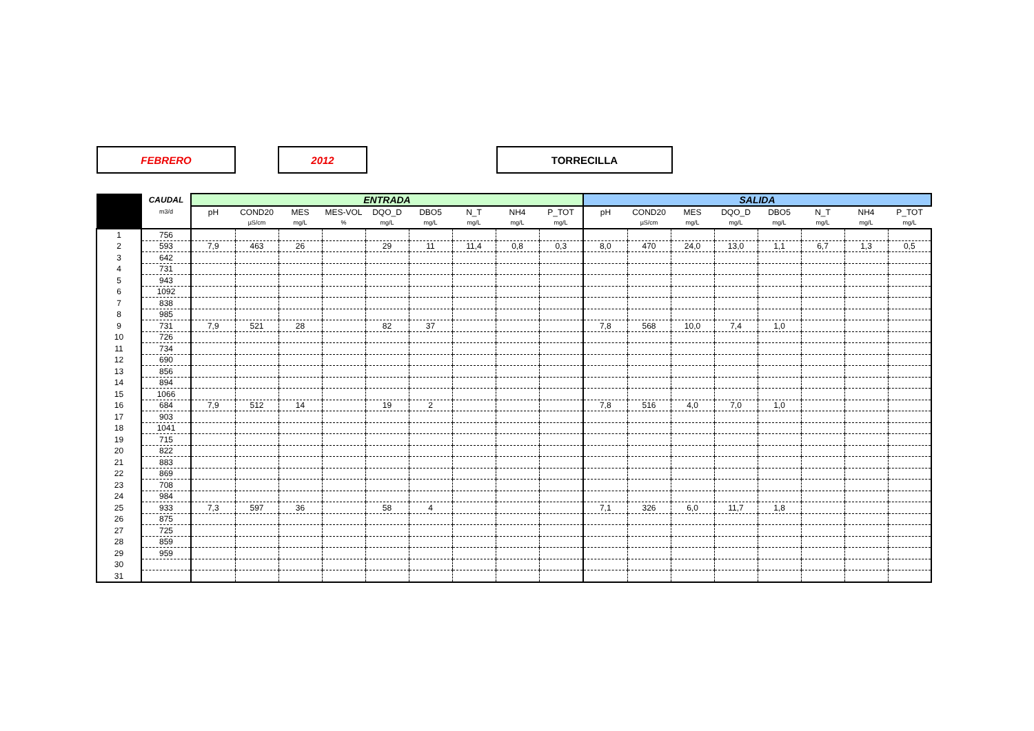FEBRERO 2012 TORRECILLA
| | CAUDAL | ENTRADA | | | | | | | | | SALIDA | | | | | | | |
| --- | --- | --- | --- | --- | --- | --- | --- | --- | --- | --- | --- | --- | --- | --- | --- | --- | --- | --- |
| | m3/d | pH | COND20 | MES | MES-VOL | DQO_D | DBO5 | N_T | NH4 | P_TOT | pH | COND20 | MES | DQO_D | DBO5 | N_T | NH4 | P_TOT |
| | | | µS/cm | mg/L | % | mg/L | mg/L | mg/L | mg/L | mg/L | | µS/cm | mg/L | mg/L | mg/L | mg/L | mg/L | mg/L |
| 1 | 756 | | | | | | | | | | | | | | | | | |
| 2 | 593 | 7,9 | 463 | 26 | | 29 | 11 | 11,4 | 0,8 | 0,3 | 8,0 | 470 | 24,0 | 13,0 | 1,1 | 6,7 | 1,3 | 0,5 |
| 3 | 642 | | | | | | | | | | | | | | | | | |
| 4 | 731 | | | | | | | | | | | | | | | | | |
| 5 | 943 | | | | | | | | | | | | | | | | | |
| 6 | 1092 | | | | | | | | | | | | | | | | | |
| 7 | 838 | | | | | | | | | | | | | | | | | |
| 8 | 985 | | | | | | | | | | | | | | | | | |
| 9 | 731 | 7,9 | 521 | 28 | | 82 | 37 | | | | 7,8 | 568 | 10,0 | 7,4 | 1,0 | | | |
| 10 | 726 | | | | | | | | | | | | | | | | | |
| 11 | 734 | | | | | | | | | | | | | | | | | |
| 12 | 690 | | | | | | | | | | | | | | | | | |
| 13 | 856 | | | | | | | | | | | | | | | | | |
| 14 | 894 | | | | | | | | | | | | | | | | | |
| 15 | 1066 | | | | | | | | | | | | | | | | | |
| 16 | 684 | 7,9 | 512 | 14 | | 19 | 2 | | | | 7,8 | 516 | 4,0 | 7,0 | 1,0 | | | |
| 17 | 903 | | | | | | | | | | | | | | | | | |
| 18 | 1041 | | | | | | | | | | | | | | | | | |
| 19 | 715 | | | | | | | | | | | | | | | | | |
| 20 | 822 | | | | | | | | | | | | | | | | | |
| 21 | 883 | | | | | | | | | | | | | | | | | |
| 22 | 869 | | | | | | | | | | | | | | | | | |
| 23 | 708 | | | | | | | | | | | | | | | | | |
| 24 | 984 | | | | | | | | | | | | | | | | | |
| 25 | 933 | 7,3 | 597 | 36 | | 58 | 4 | | | | 7,1 | 326 | 6,0 | 11,7 | 1,8 | | | |
| 26 | 875 | | | | | | | | | | | | | | | | | |
| 27 | 725 | | | | | | | | | | | | | | | | | |
| 28 | 859 | | | | | | | | | | | | | | | | | |
| 29 | 959 | | | | | | | | | | | | | | | | | |
| 30 | | | | | | | | | | | | | | | | | | |
| 31 | | | | | | | | | | | | | | | | | | |